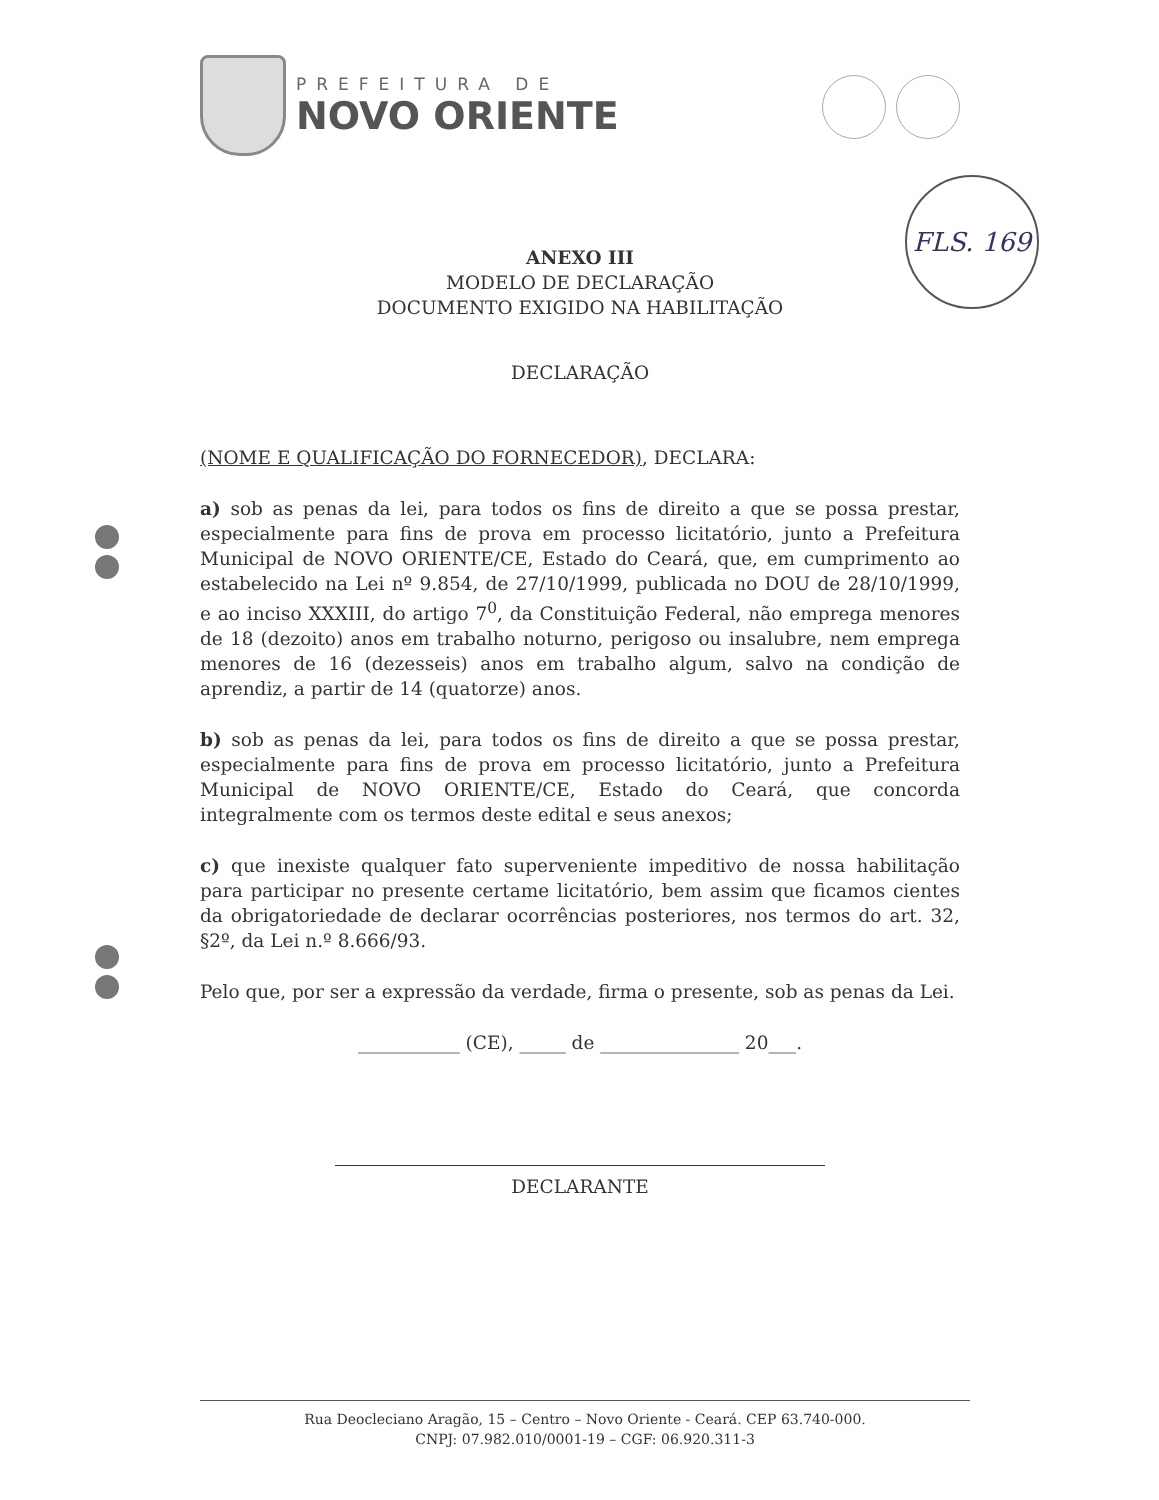PREFEITURA DE
NOVO ORIENTE
FLS. 169
ANEXO III
MODELO DE DECLARAÇÃO
DOCUMENTO EXIGIDO NA HABILITAÇÃO
DECLARAÇÃO
(NOME E QUALIFICAÇÃO DO FORNECEDOR), DECLARA:
a) sob as penas da lei, para todos os fins de direito a que se possa prestar, especialmente para fins de prova em processo licitatório, junto a Prefeitura Municipal de NOVO ORIENTE/CE, Estado do Ceará, que, em cumprimento ao estabelecido na Lei nº 9.854, de 27/10/1999, publicada no DOU de 28/10/1999, e ao inciso XXXIII, do artigo 7<sup>0</sup>, da Constituição Federal, não emprega menores de 18 (dezoito) anos em trabalho noturno, perigoso ou insalubre, nem emprega menores de 16 (dezesseis) anos em trabalho algum, salvo na condição de aprendiz, a partir de 14 (quatorze) anos.
b) sob as penas da lei, para todos os fins de direito a que se possa prestar, especialmente para fins de prova em processo licitatório, junto a Prefeitura Municipal de NOVO ORIENTE/CE, Estado do Ceará, que concorda integralmente com os termos deste edital e seus anexos;
c) que inexiste qualquer fato superveniente impeditivo de nossa habilitação para participar no presente certame licitatório, bem assim que ficamos cientes da obrigatoriedade de declarar ocorrências posteriores, nos termos do art. 32, §2º, da Lei n.º 8.666/93.
Pelo que, por ser a expressão da verdade, firma o presente, sob as penas da Lei.
___________ (CE), _____ de _______________ 20___.
DECLARANTE
Rua Deocleciano Aragão, 15 – Centro – Novo Oriente - Ceará. CEP 63.740-000.
CNPJ: 07.982.010/0001-19 – CGF: 06.920.311-3